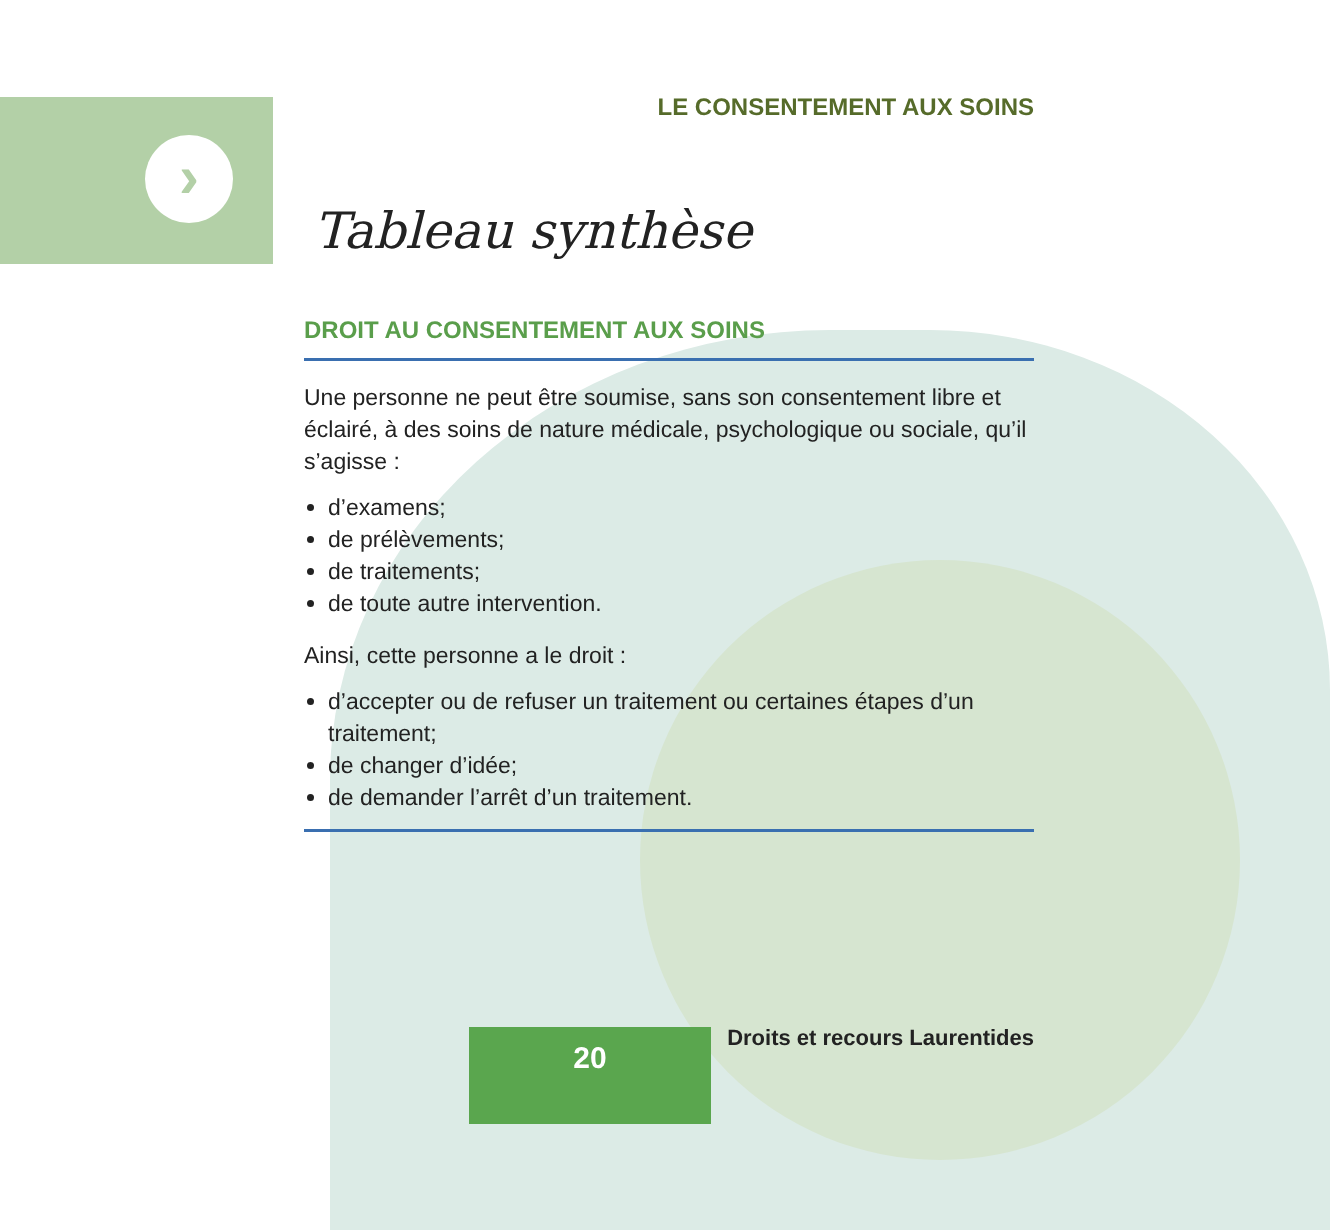›
LE CONSENTEMENT AUX SOINS
Tableau synthèse
DROIT AU CONSENTEMENT AUX SOINS
Une personne ne peut être soumise, sans son consentement libre et éclairé, à des soins de nature médicale, psychologique ou sociale, qu’il s’agisse :
d’examens;
de prélèvements;
de traitements;
de toute autre intervention.
Ainsi, cette personne a le droit :
d’accepter ou de refuser un traitement ou certaines étapes d’un traitement;
de changer d’idée;
de demander l’arrêt d’un traitement.
20 Droits et recours Laurentides